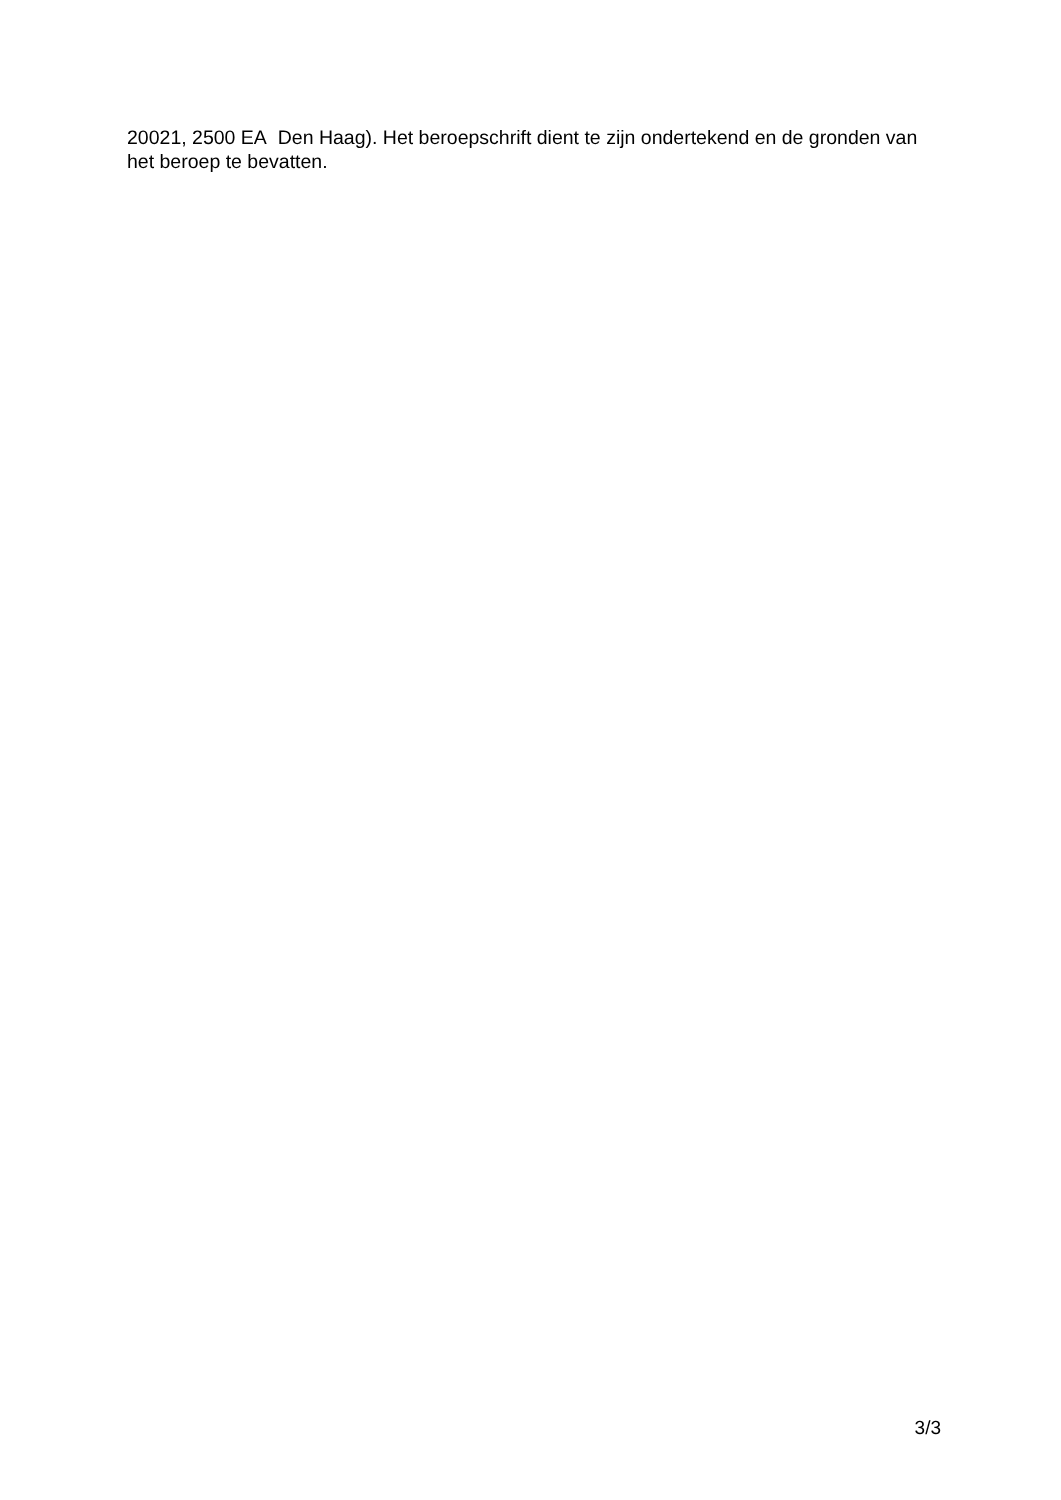20021, 2500 EA Den Haag). Het beroepschrift dient te zijn ondertekend en de gronden van het beroep te bevatten.
3/3